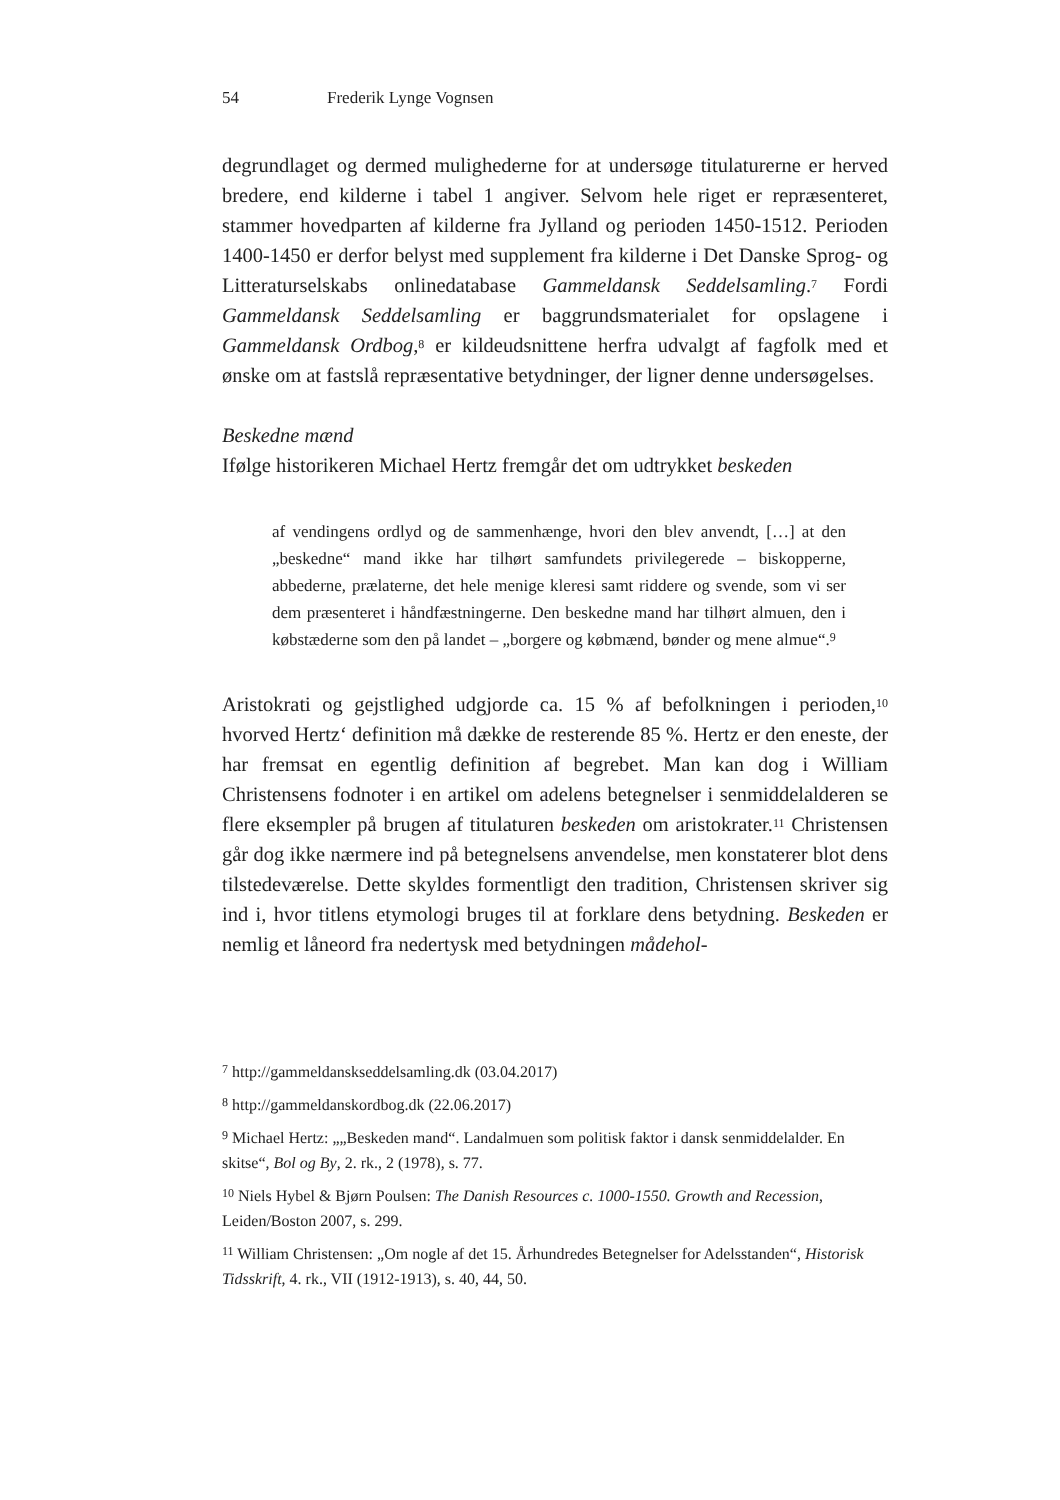54 Frederik Lynge Vognsen
degrundlaget og dermed mulighederne for at undersøge titulaturerne er herved bredere, end kilderne i tabel 1 angiver. Selvom hele riget er repræsenteret, stammer hovedparten af kilderne fra Jylland og perioden 1450-1512. Perioden 1400-1450 er derfor belyst med supplement fra kilderne i Det Danske Sprog- og Litteraturselskabs onlinedatabase Gammeldansk Seddelsamling.<sup>7</sup> Fordi Gammeldansk Seddelsamling er baggrundsmaterialet for opslagene i Gammeldansk Ordbog,<sup>8</sup> er kildeudsnittene herfra udvalgt af fagfolk med et ønske om at fastslå repræsentative betydninger, der ligner denne undersøgelses.
Beskedne mænd
Ifølge historikeren Michael Hertz fremgår det om udtrykket beskeden
af vendingens ordlyd og de sammenhænge, hvori den blev anvendt, […] at den „beskedne“ mand ikke har tilhørt samfundets privilegerede – biskopperne, abbederne, prælaterne, det hele menige kleresi samt riddere og svende, som vi ser dem præsenteret i håndfæstningerne. Den beskedne mand har tilhørt almuen, den i købstæderne som den på landet – „borgere og købmænd, bønder og mene almue“.<sup>9</sup>
Aristokrati og gejstlighed udgjorde ca. 15 % af befolkningen i perioden,<sup>10</sup> hvorved Hertz‘ definition må dække de resterende 85 %. Hertz er den eneste, der har fremsat en egentlig definition af begrebet. Man kan dog i William Christensens fodnoter i en artikel om adelens betegnelser i senmiddelalderen se flere eksempler på brugen af titulaturen beskeden om aristokrater.<sup>11</sup> Christensen går dog ikke nærmere ind på betegnelsens anvendelse, men konstaterer blot dens tilstedeværelse. Dette skyldes formentligt den tradition, Christensen skriver sig ind i, hvor titlens etymologi bruges til at forklare dens betydning. Beskeden er nemlig et låneord fra nedertysk med betydningen mådehol-
<sup>7</sup> http://gammeldanskseddelsamling.dk (03.04.2017)
<sup>8</sup> http://gammeldanskordbog.dk (22.06.2017)
<sup>9</sup> Michael Hertz: „„Beskeden mand“. Landalmuen som politisk faktor i dansk senmiddelalder. En skitse“, Bol og By, 2. rk., 2 (1978), s. 77.
<sup>10</sup> Niels Hybel & Bjørn Poulsen: The Danish Resources c. 1000-1550. Growth and Recession, Leiden/Boston 2007, s. 299.
<sup>11</sup> William Christensen: „Om nogle af det 15. Århundredes Betegnelser for Adelsstanden“, Historisk Tidsskrift, 4. rk., VII (1912-1913), s. 40, 44, 50.